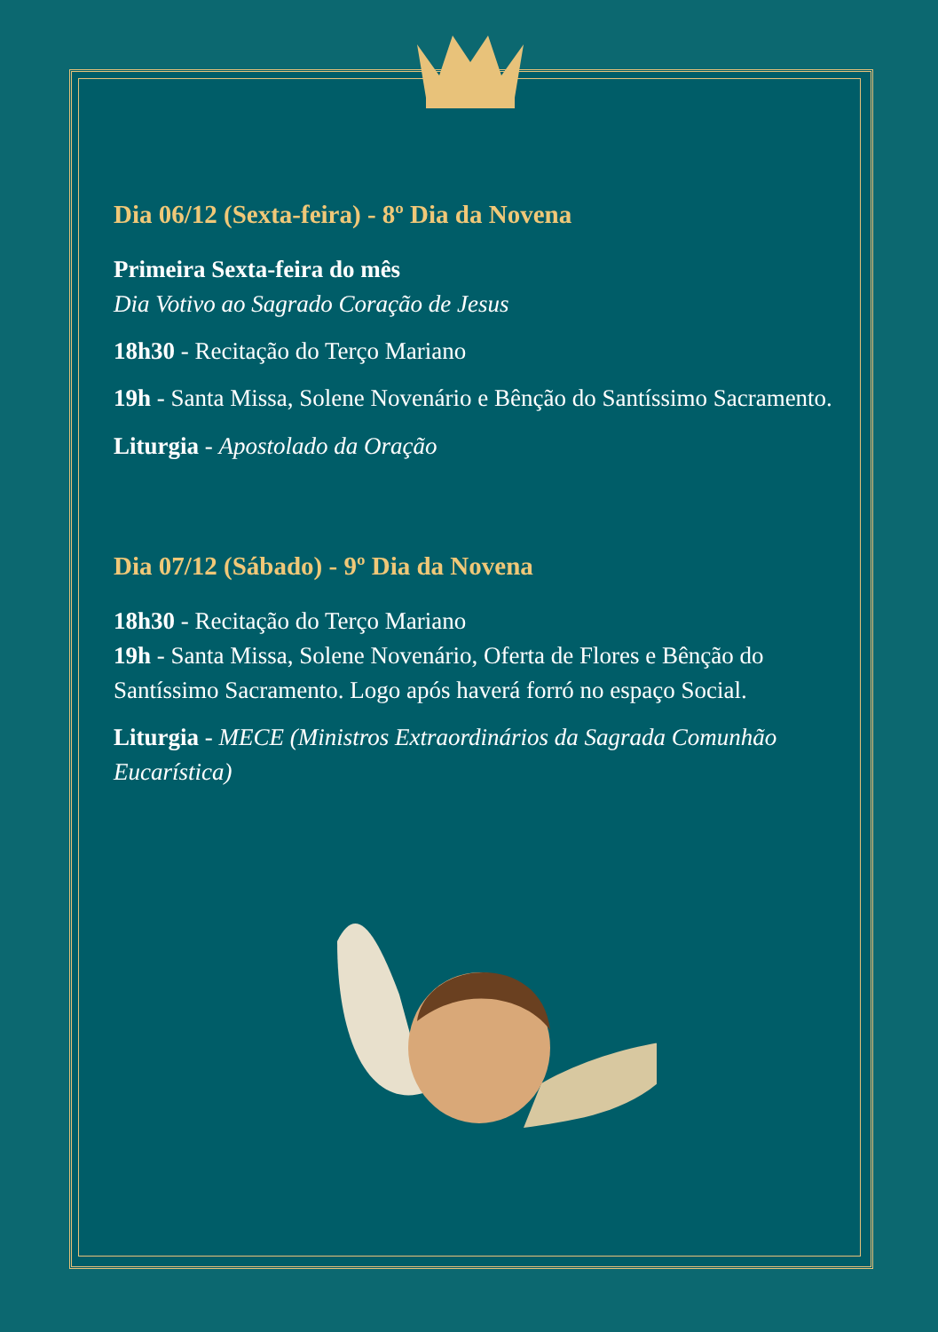Dia 06/12 (Sexta-feira) - 8º Dia da Novena
Primeira Sexta-feira do mês
Dia Votivo ao Sagrado Coração de Jesus
18h30 - Recitação do Terço Mariano
19h - Santa Missa, Solene Novenário e Bênção do Santíssimo Sacramento.
Liturgia - Apostolado da Oração
Dia 07/12 (Sábado) - 9º Dia da Novena
18h30 - Recitação do Terço Mariano
19h - Santa Missa, Solene Novenário, Oferta de Flores e Bênção do Santíssimo Sacramento. Logo após haverá forró no espaço Social.
Liturgia - MECE (Ministros Extraordinários da Sagrada Comunhão Eucarística)